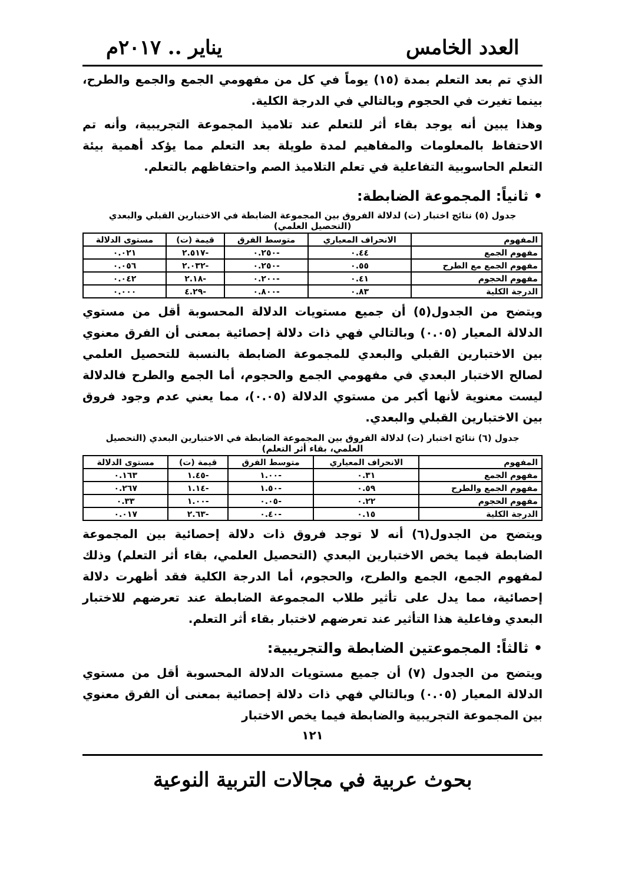العدد الخامس يناير .. ٢٠١٧م
الذي تم بعد التعلم بمدة (١٥) يوماً في كل من مفهومي الجمع والجمع والطرح، بينما تغيرت في الحجوم وبالتالي في الدرجة الكلية.
وهذا يبين أنه يوجد بقاء أثر للتعلم عند تلاميذ المجموعة التجريبية، وأنه تم الاحتفاظ بالمعلومات والمفاهيم لمدة طويلة بعد التعلم مما يؤكد أهمية بيئة التعلم الحاسوبية التفاعلية في تعلم التلاميذ الصم واحتفاظهم بالتعلم.
• ثانياً: المجموعة الضابطة:
جدول (٥) نتائج اختبار (ت) لدلالة الفروق بين المجموعة الضابطة في الاختبارين القبلي والبعدي (التحصيل العلمي)
| المفهوم | الانحراف المعياري | متوسط الفرق | قيمة (ت) | مستوى الدلالة |
| --- | --- | --- | --- | --- |
| مفهوم الجمع | ٠.٤٤ | -٠.٢٥٠ | -٢.٥١٧ | ٠.٠٢١ |
| مفهوم الجمع مع الطرح | ٠.٥٥ | -٠.٢٥٠ | -٢.٠٣٢ | ٠.٠٥٦ |
| مفهوم الحجوم | ٠.٤١ | -٠.٢٠٠ | -٢.١٨ | ٠.٠٤٢ |
| الدرجة الكلية | ٠.٨٣ | -٠.٨٠٠ | -٤.٢٩ | ٠.٠٠٠ |
ويتضح من الجدول(٥) أن جميع مستويات الدلالة المحسوبة أقل من مستوي الدلالة المعيار (٠.٠٥) وبالتالي فهي ذات دلالة إحصائية بمعنى أن الفرق معنوي بين الاختبارين القبلي والبعدي للمجموعة الضابطة بالنسبة للتحصيل العلمي لصالح الاختبار البعدي في مفهومي الجمع والحجوم، أما الجمع والطرح فالدلالة ليست معنوية لأنها أكبر من مستوي الدلالة (٠.٠٥)، مما يعني عدم وجود فروق بين الاختبارين القبلي والبعدي.
جدول (٦) نتائج اختبار (ت) لدلالة الفروق بين المجموعة الضابطة في الاختبارين البعدي (التحصيل العلمي، بقاء أثر التعلم)
| المفهوم | الانحراف المعياري | متوسط الفرق | قيمة (ت) | مستوى الدلالة |
| --- | --- | --- | --- | --- |
| مفهوم الجمع | ٠.٣١ | -١.٠٠ | -١.٤٥ | ٠.١٦٣ |
| مفهوم الجمع والطرح | ٠.٥٩ | -١.٥٠ | -١.١٤ | ٠.٢٦٧ |
| مفهوم الحجوم | ٠.٢٢ | -٠.٠٥ | -١.٠٠ | ٠.٣٣ |
| الدرجة الكلية | ٠.١٥ | -٠.٤٠ | -٢.٦٣ | ٠.٠١٧ |
ويتضح من الجدول(٦) أنه لا توجد فروق ذات دلالة إحصائية بين المجموعة الضابطة فيما يخص الاختبارين البعدي (التحصيل العلمي، بقاء أثر التعلم) وذلك لمفهوم الجمع، الجمع والطرح، والحجوم، أما الدرجة الكلية فقد أظهرت دلالة إحصائية، مما يدل على تأثير طلاب المجموعة الضابطة عند تعرضهم للاختبار البعدي وفاعلية هذا التأثير عند تعرضهم لاختبار بقاء أثر التعلم.
• ثالثاً: المجموعتين الضابطة والتجريبية:
ويتضح من الجدول (٧) أن جميع مستويات الدلالة المحسوبة أقل من مستوي الدلالة المعيار (٠.٠٥) وبالتالي فهي ذات دلالة إحصائية بمعنى أن الفرق معنوي بين المجموعة التجريبية والضابطة فيما يخص الاختبار
١٢١
بحوث عربية في مجالات التربية النوعية